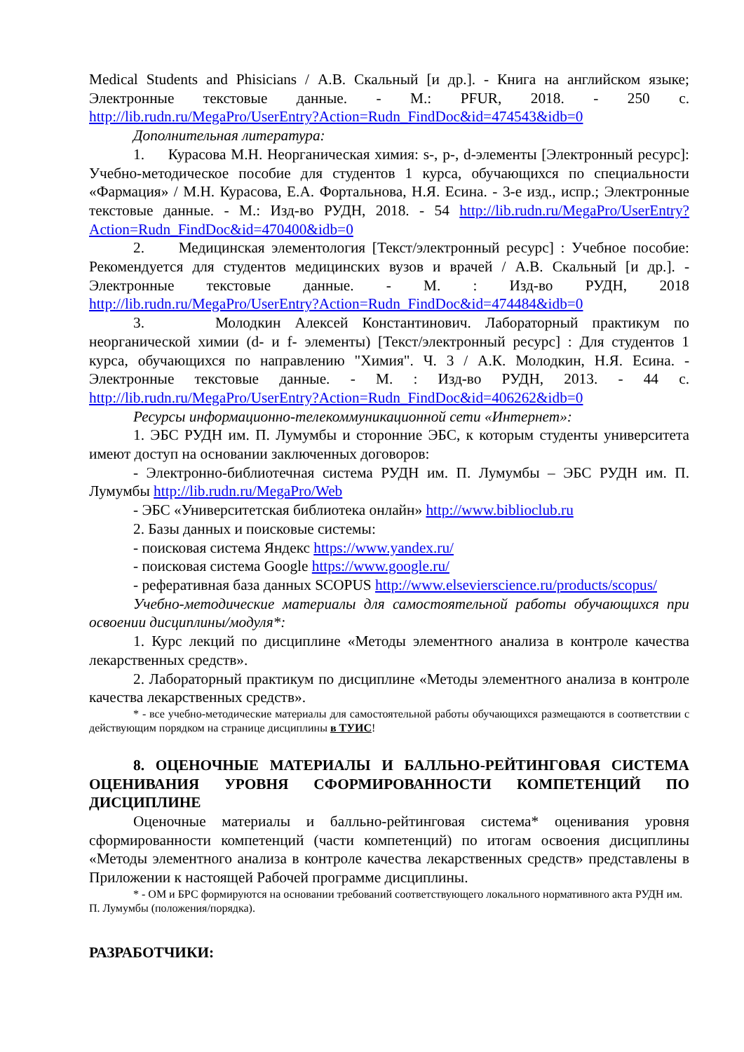Medical Students and Phisicians / А.В. Скальный [и др.]. - Книга на английском языке; Электронные текстовые данные. - М.: PFUR, 2018. - 250 с. http://lib.rudn.ru/MegaPro/UserEntry?Action=Rudn_FindDoc&id=474543&idb=0
Дополнительная литература:
1. Курасова М.Н. Неорганическая химия: s-, p-, d-элементы [Электронный ресурс]: Учебно-методическое пособие для студентов 1 курса, обучающихся по специальности «Фармация» / М.Н. Курасова, Е.А. Фортальнова, Н.Я. Есина. - 3-е изд., испр.; Электронные текстовые данные. - М.: Изд-во РУДН, 2018. - 54 http://lib.rudn.ru/MegaPro/UserEntry?Action=Rudn_FindDoc&id=470400&idb=0
2. Медицинская элементология [Текст/электронный ресурс] : Учебное пособие: Рекомендуется для студентов медицинских вузов и врачей / А.В. Скальный [и др.]. - Электронные текстовые данные. - М. : Изд-во РУДН, 2018 http://lib.rudn.ru/MegaPro/UserEntry?Action=Rudn_FindDoc&id=474484&idb=0
3. Молодкин Алексей Константинович. Лабораторный практикум по неорганической химии (d- и f- элементы) [Текст/электронный ресурс] : Для студентов 1 курса, обучающихся по направлению "Химия". Ч. 3 / А.К. Молодкин, Н.Я. Есина. - Электронные текстовые данные. - М. : Изд-во РУДН, 2013. - 44 с. http://lib.rudn.ru/MegaPro/UserEntry?Action=Rudn_FindDoc&id=406262&idb=0
Ресурсы информационно-телекоммуникационной сети «Интернет»:
1. ЭБС РУДН им. П. Лумумбы и сторонние ЭБС, к которым студенты университета имеют доступ на основании заключенных договоров:
- Электронно-библиотечная система РУДН им. П. Лумумбы – ЭБС РУДН им. П. Лумумбы http://lib.rudn.ru/MegaPro/Web
- ЭБС «Университетская библиотека онлайн» http://www.biblioclub.ru
2. Базы данных и поисковые системы:
- поисковая система Яндекс https://www.yandex.ru/
- поисковая система Google https://www.google.ru/
- реферативная база данных SCOPUS http://www.elsevierscience.ru/products/scopus/
Учебно-методические материалы для самостоятельной работы обучающихся при освоении дисциплины/модуля*:
1. Курс лекций по дисциплине «Методы элементного анализа в контроле качества лекарственных средств».
2. Лабораторный практикум по дисциплине «Методы элементного анализа в контроле качества лекарственных средств».
* - все учебно-методические материалы для самостоятельной работы обучающихся размещаются в соответствии с действующим порядком на странице дисциплины в ТУИС!
8. ОЦЕНОЧНЫЕ МАТЕРИАЛЫ И БАЛЛЬНО-РЕЙТИНГОВАЯ СИСТЕМА ОЦЕНИВАНИЯ УРОВНЯ СФОРМИРОВАННОСТИ КОМПЕТЕНЦИЙ ПО ДИСЦИПЛИНЕ
Оценочные материалы и балльно-рейтинговая система* оценивания уровня сформированности компетенций (части компетенций) по итогам освоения дисциплины «Методы элементного анализа в контроле качества лекарственных средств» представлены в Приложении к настоящей Рабочей программе дисциплины.
* - ОМ и БРС формируются на основании требований соответствующего локального нормативного акта РУДН им. П. Лумумбы (положения/порядка).
РАЗРАБОТЧИКИ: